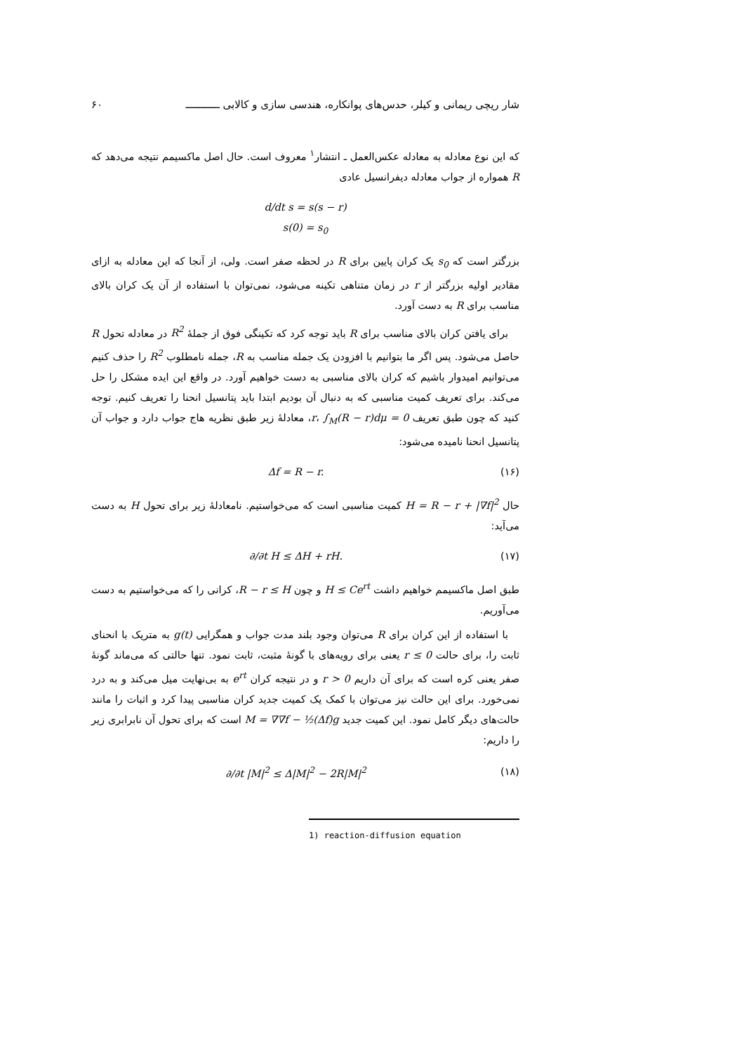شار ریچی ریمانی و کیلر، حدس‌های پوانکاره، هندسی سازی و کالابی ـــــــــــ ۶۰
که این نوع معادله به معادله عکس‌العمل ـ انتشار<sup>۱</sup> معروف است. حال اصل ماکسیمم نتیجه می‌دهد که R همواره از جواب معادله دیفرانسیل عادی
d/dt s = s(s − r)
s(0) = s<sub>0</sub>
بزرگتر است که s<sub>0</sub> یک کران پایین برای R در لحظه صفر است. ولی، از آنجا که این معادله به ازای مقادیر اولیه بزرگتر از r در زمان متناهی تکینه می‌شود، نمی‌توان با استفاده از آن یک کران بالای مناسب برای R به دست آورد.
برای یافتن کران بالای مناسب برای R باید توجه کرد که تکینگی فوق از جملهٔ R<sup>2</sup> در معادله تحول R حاصل می‌شود. پس اگر ما بتوانیم با افزودن یک جمله مناسب به R، جمله نامطلوب R<sup>2</sup> را حذف کنیم می‌توانیم امیدوار باشیم که کران بالای مناسبی به دست خواهیم آورد. در واقع این ایده مشکل را حل می‌کند. برای تعریف کمیت مناسبی که به دنبال آن بودیم ابتدا باید پتانسیل انحنا را تعریف کنیم. توجه کنید که چون طبق تعریف r، ∫<sub>M</sub>(R − r)dμ = 0، معادلهٔ زیر طبق نظریه هاج جواب دارد و جواب آن پتانسیل انحنا نامیده می‌شود:
Δf = R − r. (۱۶)
حال H = R − r + |∇f|<sup>2</sup> کمیت مناسبی است که می‌خواستیم. نامعادلهٔ زیر برای تحول H به دست می‌آید:
∂/∂t H ≤ ΔH + rH. (۱۷)
طبق اصل ماکسیمم خواهیم داشت H ≤ Ce<sup>rt</sup> و چون R − r ≤ H، کرانی را که می‌خواستیم به دست می‌آوریم.
با استفاده از این کران برای R می‌توان وجود بلند مدت جواب و همگرایی g(t) به متریک با انحنای ثابت را، برای حالت r ≤ 0 یعنی برای رویه‌های با گونهٔ مثبت، ثابت نمود. تنها حالتی که می‌ماند گونهٔ صفر یعنی کره است که برای آن داریم r > 0 و در نتیجه کران e<sup>rt</sup> به بی‌نهایت میل می‌کند و به درد نمی‌خورد. برای این حالت نیز می‌توان با کمک یک کمیت جدید کران مناسبی پیدا کرد و اثبات را مانند حالت‌های دیگر کامل نمود. این کمیت جدید M = ∇∇f − ½(Δf)g است که برای تحول آن نابرابری زیر را داریم:
∂/∂t |M|<sup>2</sup> ≤ Δ|M|<sup>2</sup> − 2R|M|<sup>2</sup> (۱۸)
1) reaction-diffusion equation